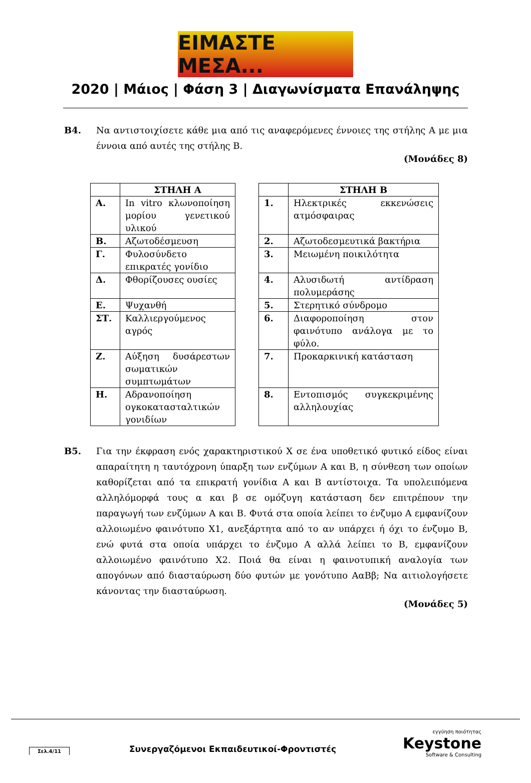ΕΙΜΑΣΤΕ ΜΕΣΑ...
2020 | Μάιος | Φάση 3 | Διαγωνίσματα Επανάληψης
Β4. Να αντιστοιχίσετε κάθε μια από τις αναφερόμενες έννοιες της στήλης Α με μια έννοια από αυτές της στήλης Β.
(Μονάδες 8)
| | ΣΤΗΛΗ Α |
| --- | --- |
| Α. | In vitro κλωνοποίηση μορίου γενετικού υλικού |
| Β. | Αζωτοδέσμευση |
| Γ. | Φυλοσύνδετο επικρατές γονίδιο |
| Δ. | Φθορίζουσες ουσίες |
| Ε. | Ψυχανθή |
| ΣΤ. | Καλλιεργούμενος αγρός |
| Ζ. | Αύξηση δυσάρεστων σωματικών συμπτωμάτων |
| Η. | Αδρανοποίηση ογκοκατασταλτικών γονιδίων |
| | ΣΤΗΛΗ Β |
| --- | --- |
| 1. | Ηλεκτρικές εκκενώσεις ατμόσφαιρας |
| 2. | Αζωτοδεσμευτικά βακτήρια |
| 3. | Μειωμένη ποικιλότητα |
| 4. | Αλυσιδωτή αντίδραση πολυμεράσης |
| 5. | Στερητικό σύνδρομο |
| 6. | Διαφοροποίηση στον φαινότυπο ανάλογα με το φύλο. |
| 7. | Προκαρκινική κατάσταση |
| 8. | Εντοπισμός συγκεκριμένης αλληλουχίας |
Β5. Για την έκφραση ενός χαρακτηριστικού Χ σε ένα υποθετικό φυτικό είδος είναι απαραίτητη η ταυτόχρονη ύπαρξη των ενζύμων Α και Β, η σύνθεση των οποίων καθορίζεται από τα επικρατή γονίδια Α και Β αντίστοιχα. Τα υπολειπόμενα αλληλόμορφά τους α και β σε ομόζυγη κατάσταση δεν επιτρέπουν την παραγωγή των ενζύμων Α και Β. Φυτά στα οποία λείπει το ένζυμο Α εμφανίζουν αλλοιωμένο φαινότυπο Χ1, ανεξάρτητα από το αν υπάρχει ή όχι το ένζυμο Β, ενώ φυτά στα οποία υπάρχει το ένζυμο Α αλλά λείπει το Β, εμφανίζουν αλλοιωμένο φαινότυπο Χ2. Ποιά θα είναι η φαινοτυπική αναλογία των απογόνων από διασταύρωση δύο φυτών με γονότυπο ΑαΒβ; Να αιτιολογήσετε κάνοντας την διασταύρωση.
(Μονάδες 5)
Συνεργαζόμενοι Εκπαιδευτικοί-Φροντιστές
Σελ.4/11
εγγύηση ποιότητας
Keystone
Software & Consulting